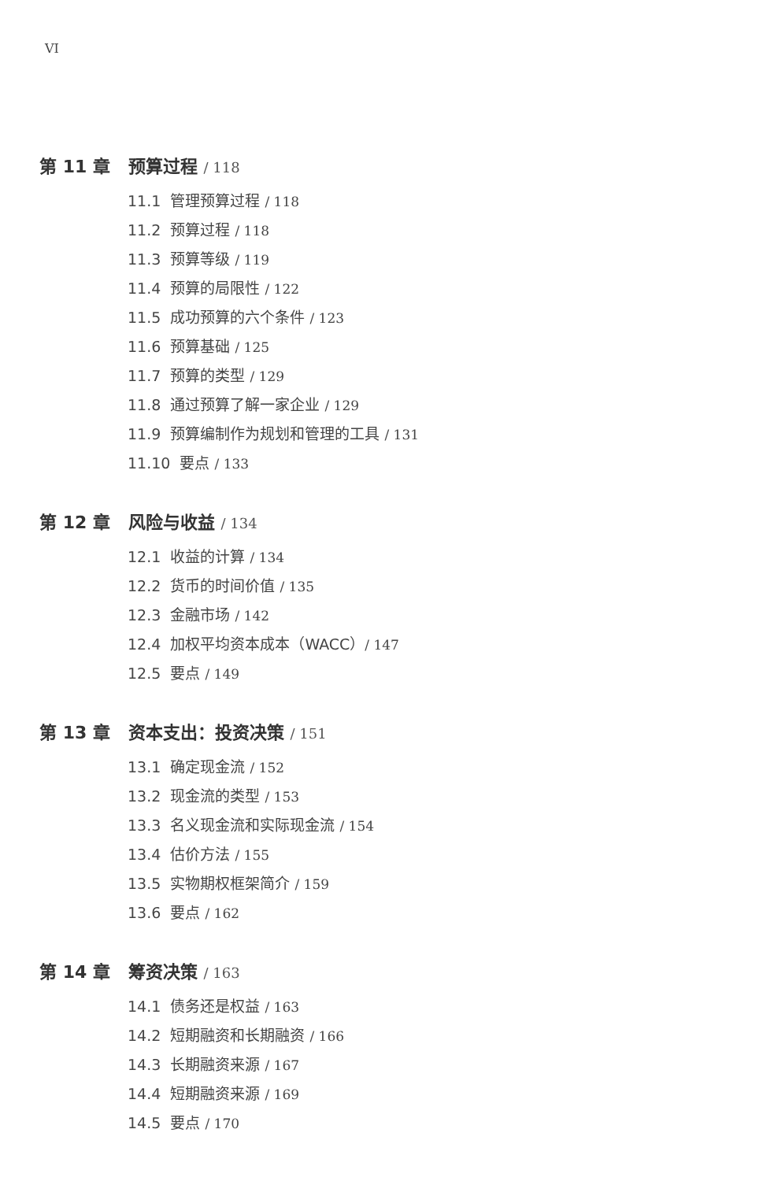VI
第 11 章 预算过程 / 118
11.1 管理预算过程 / 118
11.2 预算过程 / 118
11.3 预算等级 / 119
11.4 预算的局限性 / 122
11.5 成功预算的六个条件 / 123
11.6 预算基础 / 125
11.7 预算的类型 / 129
11.8 通过预算了解一家企业 / 129
11.9 预算编制作为规划和管理的工具 / 131
11.10 要点 / 133
第 12 章 风险与收益 / 134
12.1 收益的计算 / 134
12.2 货币的时间价值 / 135
12.3 金融市场 / 142
12.4 加权平均资本成本（WACC）/ 147
12.5 要点 / 149
第 13 章 资本支出：投资决策 / 151
13.1 确定现金流 / 152
13.2 现金流的类型 / 153
13.3 名义现金流和实际现金流 / 154
13.4 估价方法 / 155
13.5 实物期权框架简介 / 159
13.6 要点 / 162
第 14 章 筹资决策 / 163
14.1 债务还是权益 / 163
14.2 短期融资和长期融资 / 166
14.3 长期融资来源 / 167
14.4 短期融资来源 / 169
14.5 要点 / 170